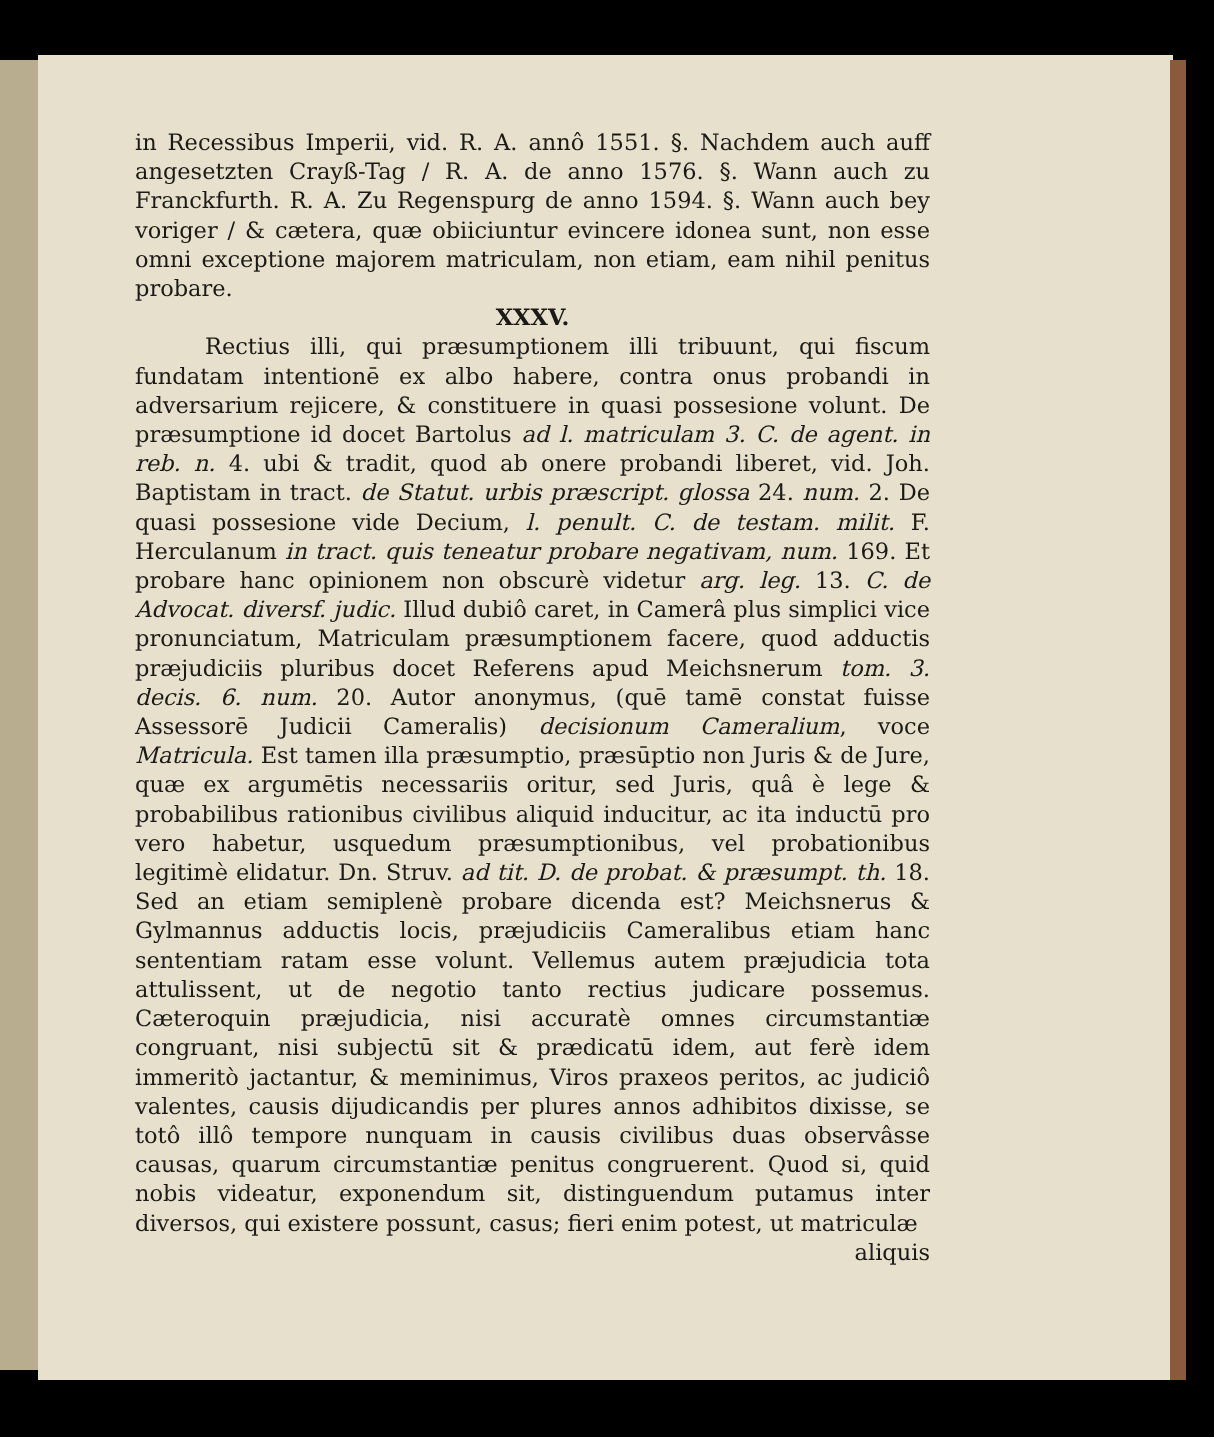in Recessibus Imperii, vid. R. A. annô 1551. §. Nachdem auch auff angesetzten Crayß-Tag / R. A. de anno 1576. §. Wann auch zu Franckfurth. R. A. Zu Regenspurg de anno 1594. §. Wann auch bey voriger / & cætera, quæ obiiciuntur evincere idonea sunt, non esse omni exceptione majorem matriculam, non etiam, eam nihil penitus probare.
XXXV.
Rectius illi, qui præsumptionem illi tribuunt, qui fiscum fundatam intentionē ex albo habere, contra onus probandi in adversarium rejicere, & constituere in quasi possesione volunt. De præsumptione id docet Bartolus ad l. matriculam 3. C. de agent. in reb. n. 4. ubi & tradit, quod ab onere probandi liberet, vid. Joh. Baptistam in tract. de Statut. urbis præscript. glossa 24. num. 2. De quasi possesione vide Decium, l. penult. C. de testam. milit. F. Herculanum in tract. quis teneatur probare negativam, num. 169. Et probare hanc opinionem non obscurè videtur arg. leg. 13. C. de Advocat. diversf. judic. Illud dubiô caret, in Camerâ plus simplici vice pronunciatum, Matriculam præsumptionem facere, quod adductis præjudiciis pluribus docet Referens apud Meichsnerum tom. 3. decis. 6. num. 20. Autor anonymus, (quē tamē constat fuisse Assessorē Judicii Cameralis) decisionum Cameralium, voce Matricula. Est tamen illa præsumptio, præsūptio non Juris & de Jure, quæ ex argumētis necessariis oritur, sed Juris, quâ è lege & probabilibus rationibus civilibus aliquid inducitur, ac ita inductū pro vero habetur, usquedum præsumptionibus, vel probationibus legitimè elidatur. Dn. Struv. ad tit. D. de probat. & præsumpt. th. 18. Sed an etiam semiplenè probare dicenda est? Meichsnerus & Gylmannus adductis locis, præjudiciis Cameralibus etiam hanc sententiam ratam esse volunt. Vellemus autem præjudicia tota attulissent, ut de negotio tanto rectius judicare possemus. Cæteroquin præjudicia, nisi accuratè omnes circumstantiæ congruant, nisi subjectū sit & prædicatū idem, aut ferè idem immeritò jactantur, & meminimus, Viros praxeos peritos, ac judiciô valentes, causis dijudicandis per plures annos adhibitos dixisse, se totô illô tempore nunquam in causis civilibus duas observâsse causas, quarum circumstantiæ penitus congruerent. Quod si, quid nobis videatur, exponendum sit, distinguendum putamus inter diversos, qui existere possunt, casus; fieri enim potest, ut matriculæ
aliquis